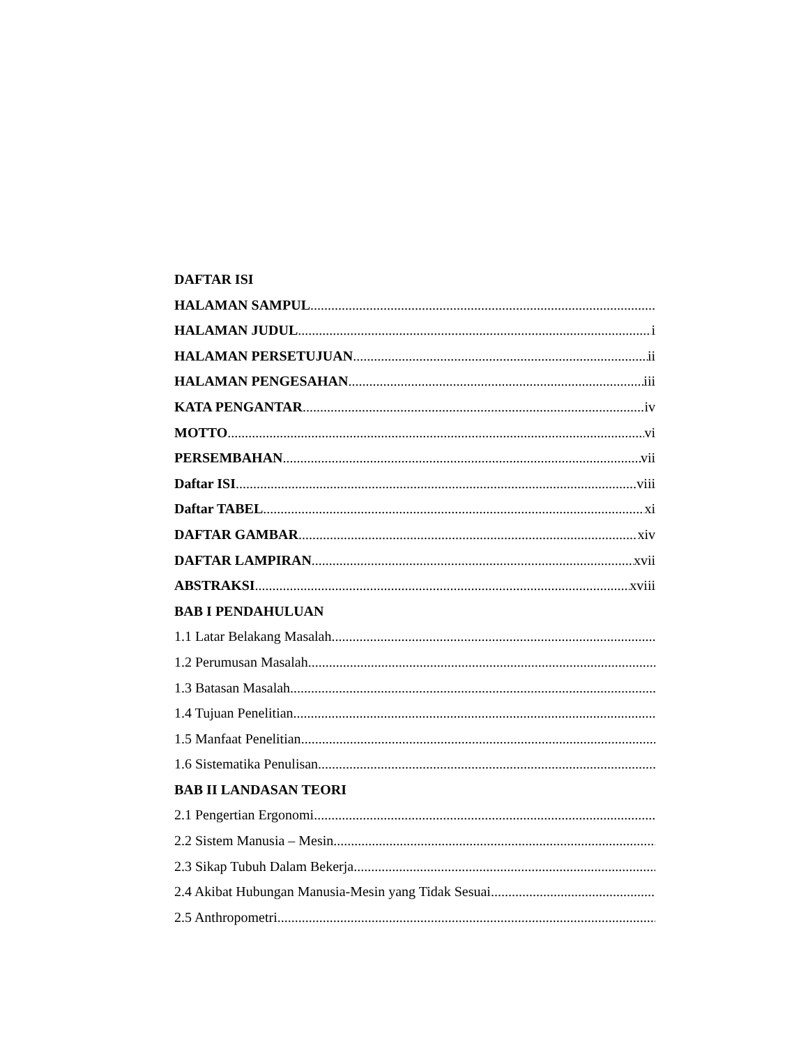DAFTAR ISI
HALAMAN SAMPUL
HALAMAN JUDUL i
HALAMAN PERSETUJUAN ii
HALAMAN PENGESAHAN iii
KATA PENGANTAR iv
MOTTO vi
PERSEMBAHAN vii
Daftar ISI viii
Daftar TABEL xi
DAFTAR GAMBAR xiv
DAFTAR LAMPIRAN xvii
ABSTRAKSI xviii
BAB I PENDAHULUAN
1.1 Latar Belakang Masalah
1.2 Perumusan Masalah
1.3 Batasan Masalah
1.4 Tujuan Penelitian
1.5 Manfaat Penelitian
1.6 Sistematika Penulisan
BAB II LANDASAN TEORI
2.1 Pengertian Ergonomi
2.2 Sistem Manusia – Mesin
2.3 Sikap Tubuh Dalam Bekerja
2.4 Akibat Hubungan Manusia-Mesin yang Tidak Sesuai
2.5 Anthropometri